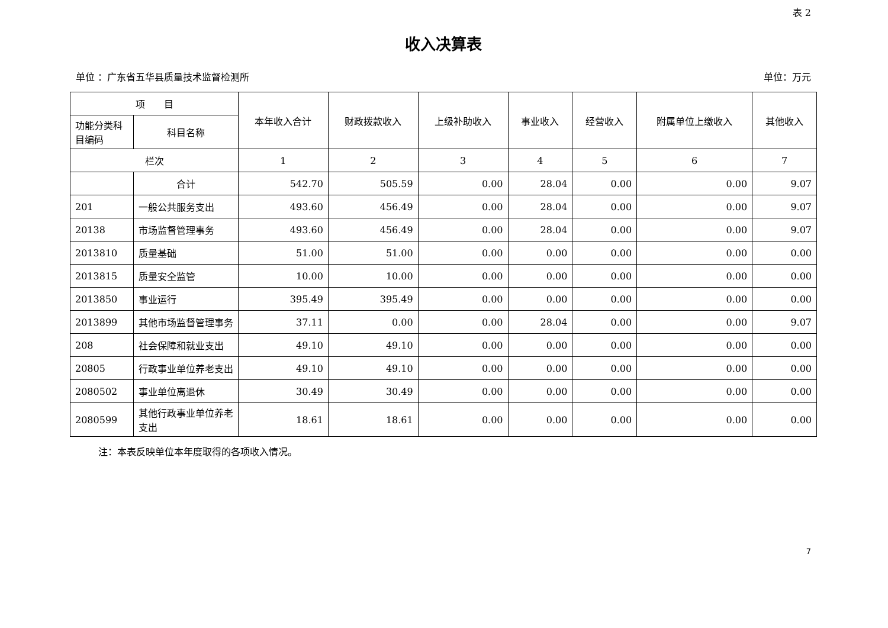表 2
收入决算表
单位 ：广东省五华县质量技术监督检测所 单位：万元
| 项 目 | | 本年收入合计 | 财政拨款收入 | 上级补助收入 | 事业收入 | 经营收入 | 附属单位上缴收入 | 其他收入 |
| --- | --- | --- | --- | --- | --- | --- | --- | --- |
| 功能分类科目编码 | 科目名称 | | | | | | | |
| 栏次 | | 1 | 2 | 3 | 4 | 5 | 6 | 7 |
| | 合计 | 542.70 | 505.59 | 0.00 | 28.04 | 0.00 | 0.00 | 9.07 |
| 201 | 一般公共服务支出 | 493.60 | 456.49 | 0.00 | 28.04 | 0.00 | 0.00 | 9.07 |
| 20138 | 市场监督管理事务 | 493.60 | 456.49 | 0.00 | 28.04 | 0.00 | 0.00 | 9.07 |
| 2013810 | 质量基础 | 51.00 | 51.00 | 0.00 | 0.00 | 0.00 | 0.00 | 0.00 |
| 2013815 | 质量安全监管 | 10.00 | 10.00 | 0.00 | 0.00 | 0.00 | 0.00 | 0.00 |
| 2013850 | 事业运行 | 395.49 | 395.49 | 0.00 | 0.00 | 0.00 | 0.00 | 0.00 |
| 2013899 | 其他市场监督管理事务 | 37.11 | 0.00 | 0.00 | 28.04 | 0.00 | 0.00 | 9.07 |
| 208 | 社会保障和就业支出 | 49.10 | 49.10 | 0.00 | 0.00 | 0.00 | 0.00 | 0.00 |
| 20805 | 行政事业单位养老支出 | 49.10 | 49.10 | 0.00 | 0.00 | 0.00 | 0.00 | 0.00 |
| 2080502 | 事业单位离退休 | 30.49 | 30.49 | 0.00 | 0.00 | 0.00 | 0.00 | 0.00 |
| 2080599 | 其他行政事业单位养老支出 | 18.61 | 18.61 | 0.00 | 0.00 | 0.00 | 0.00 | 0.00 |
注：本表反映单位本年度取得的各项收入情况。
7